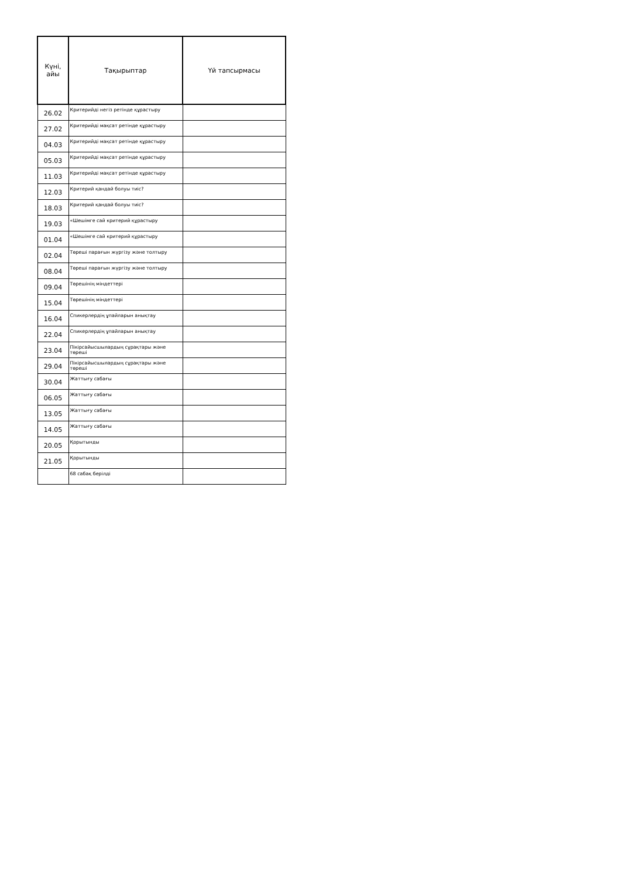| Күні, айы | Тақырыптар | Үй тапсырмасы |
| --- | --- | --- |
| 26.02 | Критерийді негіз ретінде құрастыру | |
| 27.02 | Критерийді мақсат ретінде құрастыру | |
| 04.03 | Критерийді мақсат ретінде құрастыру | |
| 05.03 | Критерийді мақсат ретінде құрастыру | |
| 11.03 | Критерийді мақсат ретінде құрастыру | |
| 12.03 | Критерий қандай болуы тиіс? | |
| 18.03 | Критерий қандай болуы тиіс? | |
| 19.03 | «Шешімге сай критерий құрастыру | |
| 01.04 | «Шешімге сай критерий құрастыру | |
| 02.04 | Төреші парағын жүргізу және толтыру | |
| 08.04 | Төреші парағын жүргізу және толтыру | |
| 09.04 | Төрешінің міндеттері | |
| 15.04 | Төрешінің міндеттері | |
| 16.04 | Спикерлердің ұпайларын анықтау | |
| 22.04 | Спикерлердің ұпайларын анықтау | |
| 23.04 | Пікірсайысшылардың сұрақтары және төреші | |
| 29.04 | Пікірсайысшылардың сұрақтары және төреші | |
| 30.04 | Жаттығу сабағы | |
| 06.05 | Жаттығу сабағы | |
| 13.05 | Жаттығу сабағы | |
| 14.05 | Жаттығу сабағы | |
| 20.05 | Қорытынды | |
| 21.05 | Қорытынды | |
| | 68 сабақ берілді | |